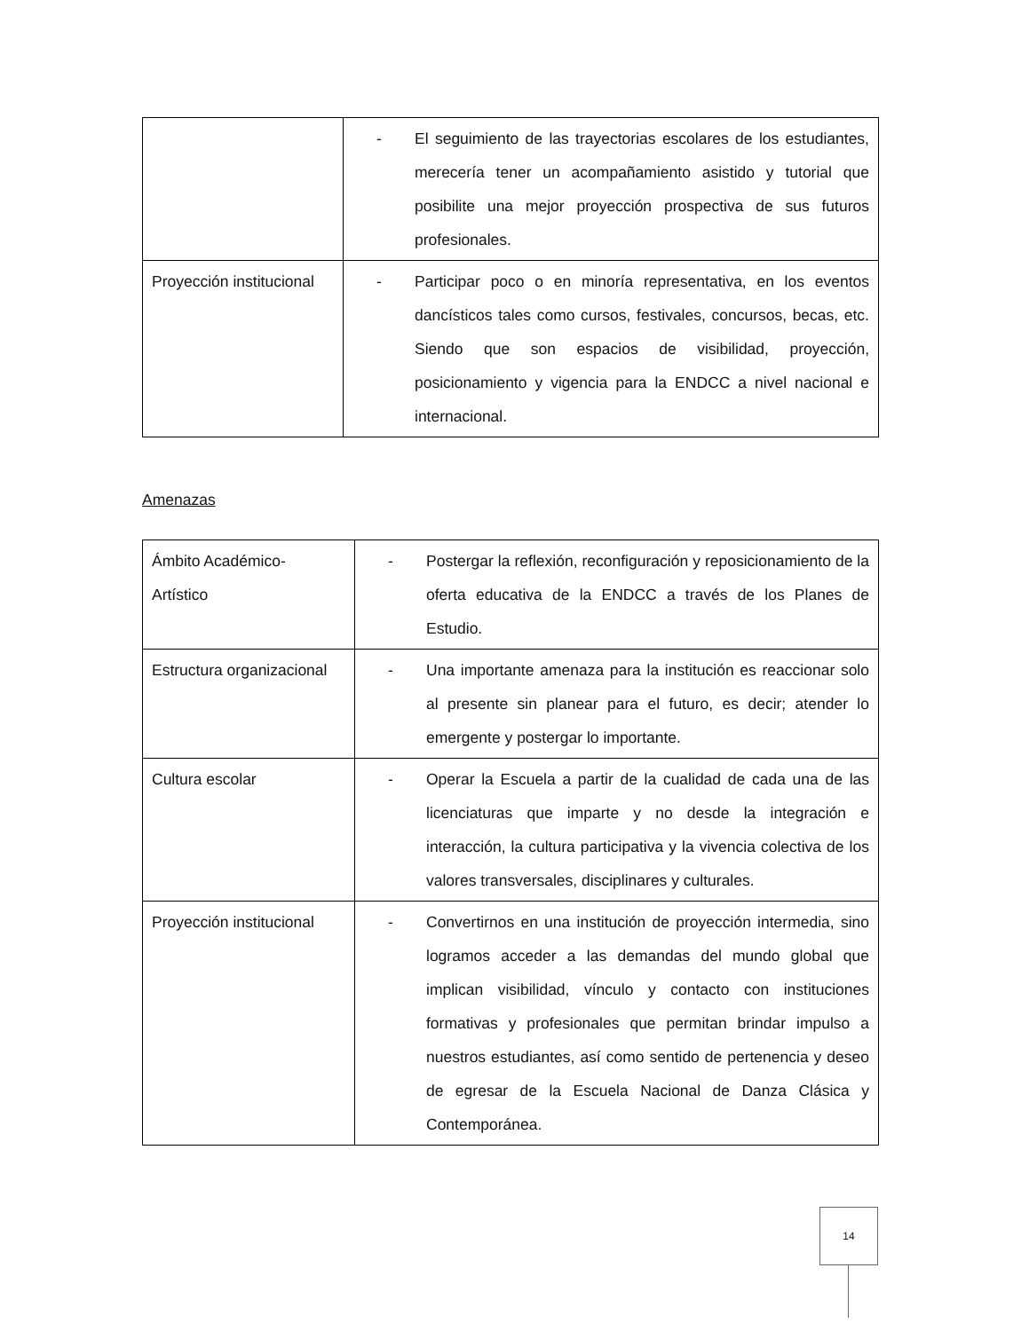| | - El seguimiento de las trayectorias escolares de los estudiantes, merecería tener un acompañamiento asistido y tutorial que posibilite una mejor proyección prospectiva de sus futuros profesionales. |
| Proyección institucional | - Participar poco o en minoría representativa, en los eventos dancísticos tales como cursos, festivales, concursos, becas, etc. Siendo que son espacios de visibilidad, proyección, posicionamiento y vigencia para la ENDCC a nivel nacional e internacional. |
Amenazas
| Ámbito Académico- Artístico | - Postergar la reflexión, reconfiguración y reposicionamiento de la oferta educativa de la ENDCC a través de los Planes de Estudio. |
| Estructura organizacional | - Una importante amenaza para la institución es reaccionar solo al presente sin planear para el futuro, es decir; atender lo emergente y postergar lo importante. |
| Cultura escolar | - Operar la Escuela a partir de la cualidad de cada una de las licenciaturas que imparte y no desde la integración e interacción, la cultura participativa y la vivencia colectiva de los valores transversales, disciplinares y culturales. |
| Proyección institucional | - Convertirnos en una institución de proyección intermedia, sino logramos acceder a las demandas del mundo global que implican visibilidad, vínculo y contacto con instituciones formativas y profesionales que permitan brindar impulso a nuestros estudiantes, así como sentido de pertenencia y deseo de egresar de la Escuela Nacional de Danza Clásica y Contemporánea. |
14